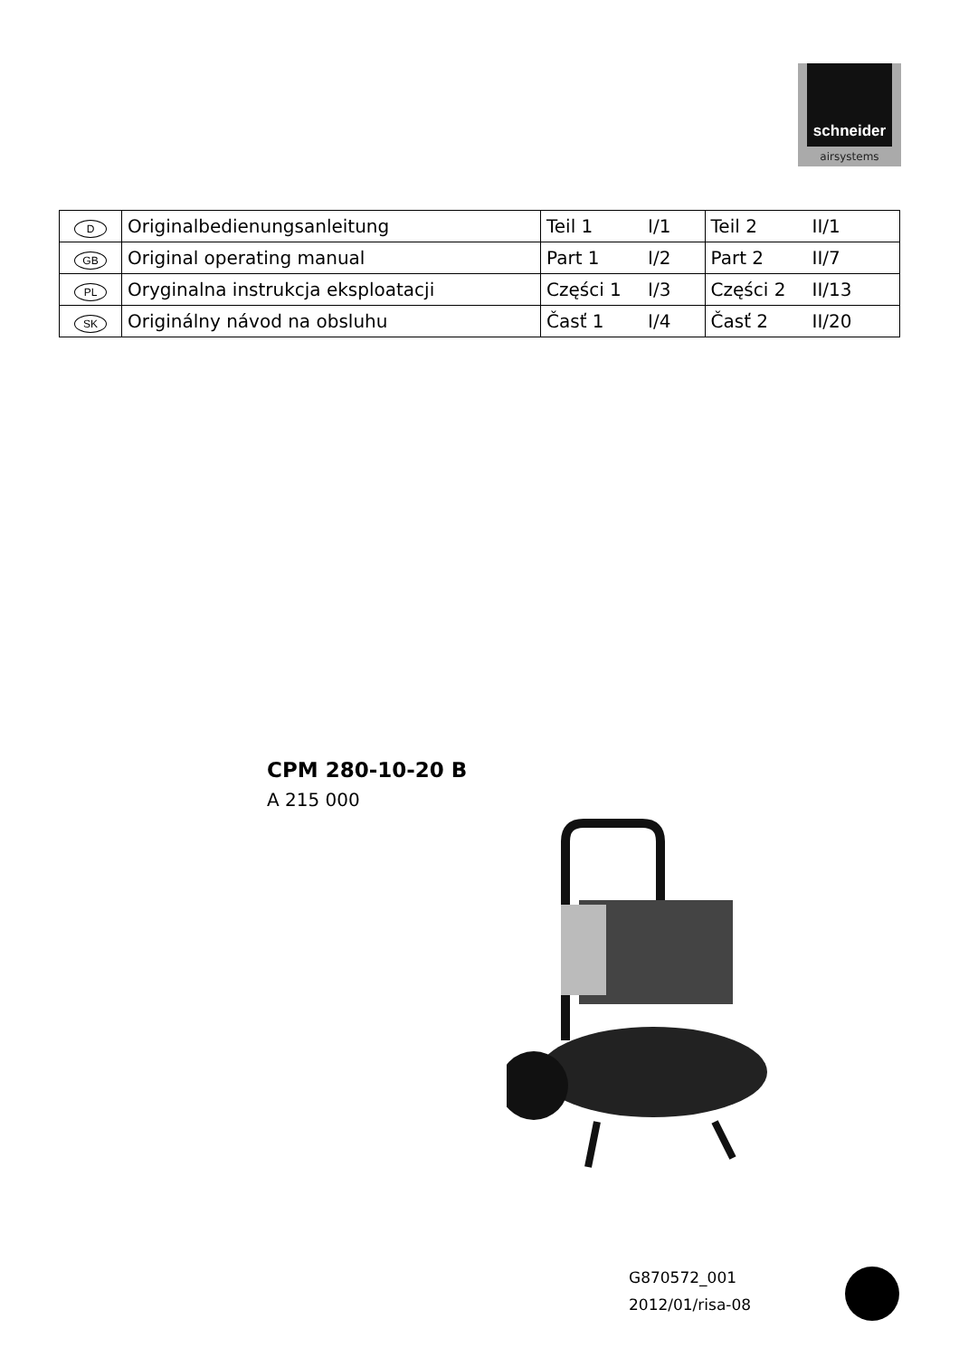schneider
airsystems
| D | Originalbedienungsanleitung | Teil 1 | I/1 | Teil 2 | II/1 |
| GB | Original operating manual | Part 1 | I/2 | Part 2 | II/7 |
| PL | Oryginalna instrukcja eksploatacji | Części 1 | I/3 | Części 2 | II/13 |
| SK | Originálny návod na obsluhu | Časť 1 | I/4 | Časť 2 | II/20 |
CPM 280-10-20 B
A 215 000
G870572_001
2012/01/risa-08